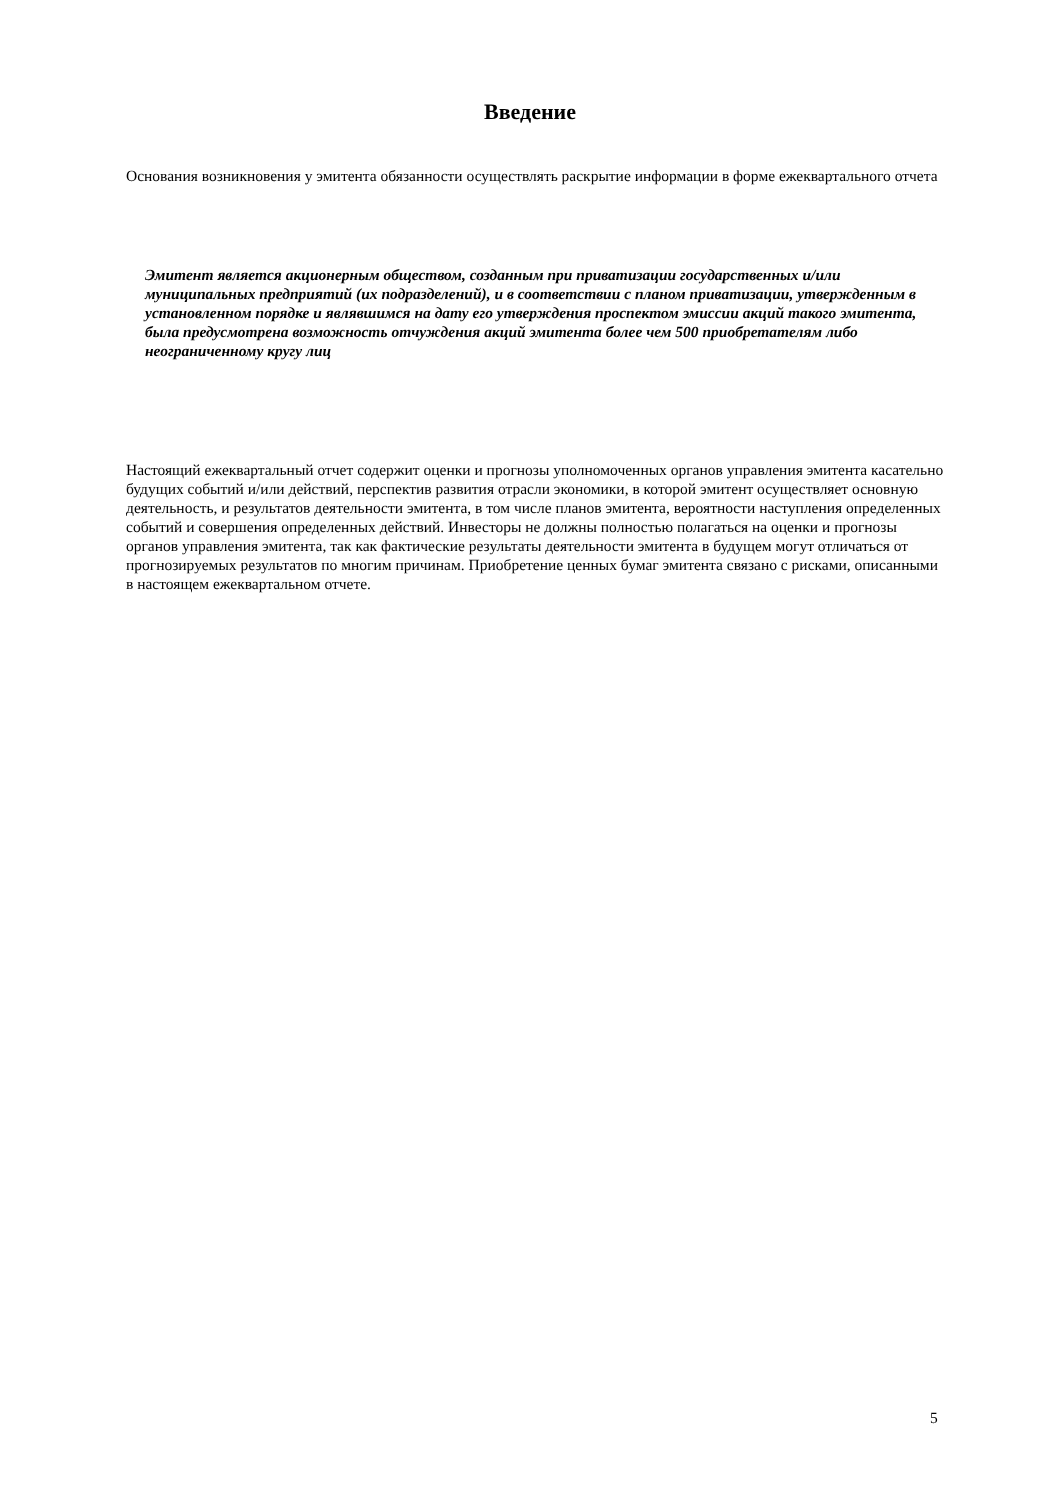Введение
Основания возникновения у эмитента обязанности осуществлять раскрытие информации в форме ежеквартального отчета
Эмитент является акционерным обществом, созданным при приватизации государственных и/или муниципальных предприятий (их подразделений), и в соответствии с планом приватизации, утвержденным в установленном порядке и являвшимся на дату его утверждения проспектом эмиссии акций такого эмитента, была предусмотрена возможность отчуждения акций эмитента более чем 500 приобретателям либо неограниченному кругу лиц
Настоящий ежеквартальный отчет содержит оценки и прогнозы уполномоченных органов управления эмитента касательно будущих событий и/или действий, перспектив развития отрасли экономики, в которой эмитент осуществляет основную деятельность, и результатов деятельности эмитента, в том числе планов эмитента, вероятности наступления определенных событий и совершения определенных действий. Инвесторы не должны полностью полагаться на оценки и прогнозы органов управления эмитента, так как фактические результаты деятельности эмитента в будущем могут отличаться от прогнозируемых результатов по многим причинам. Приобретение ценных бумаг эмитента связано с рисками, описанными в настоящем ежеквартальном отчете.
5